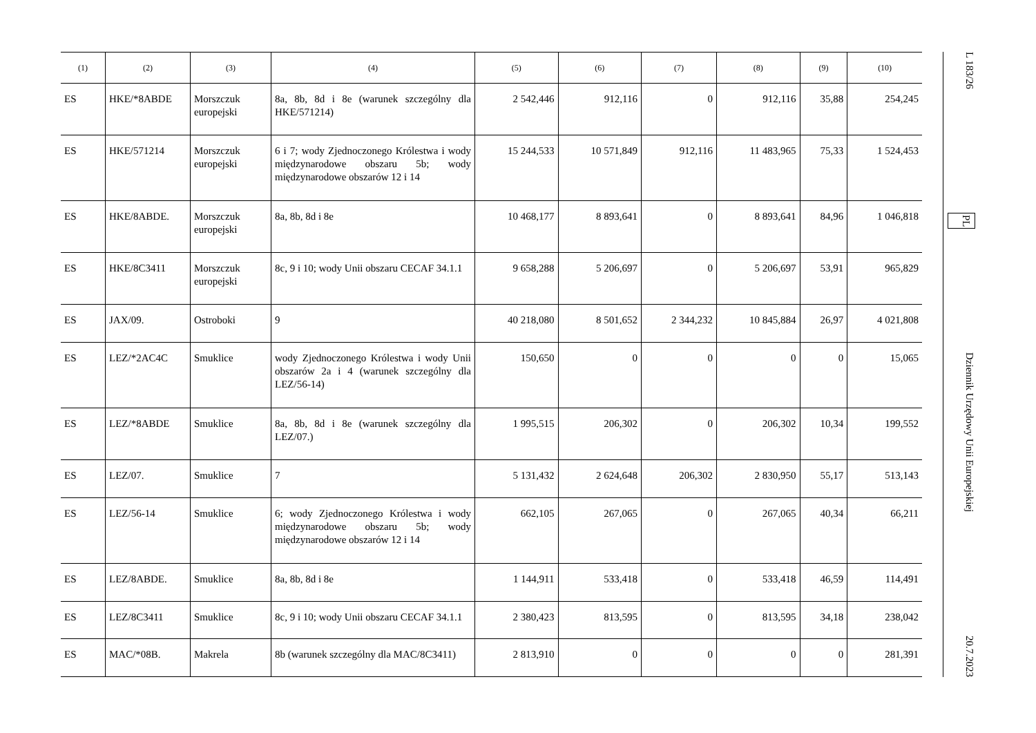| (1) | (2) | (3) | (4) | (5) | (6) | (7) | (8) | (9) | (10) |
| --- | --- | --- | --- | --- | --- | --- | --- | --- | --- |
| ES | HKE/*8ABDE | Morszczuk europejski | 8a, 8b, 8d i 8e (warunek szczególny dla HKE/571214) | 2 542,446 | 912,116 | 0 | 912,116 | 35,88 | 254,245 |
| ES | HKE/571214 | Morszczuk europejski | 6 i 7; wody Zjednoczonego Królestwa i wody międzynarodowe obszaru 5b; wody międzynarodowe obszarów 12 i 14 | 15 244,533 | 10 571,849 | 912,116 | 11 483,965 | 75,33 | 1 524,453 |
| ES | HKE/8ABDE. | Morszczuk europejski | 8a, 8b, 8d i 8e | 10 468,177 | 8 893,641 | 0 | 8 893,641 | 84,96 | 1 046,818 |
| ES | HKE/8C3411 | Morszczuk europejski | 8c, 9 i 10; wody Unii obszaru CECAF 34.1.1 | 9 658,288 | 5 206,697 | 0 | 5 206,697 | 53,91 | 965,829 |
| ES | JAX/09. | Ostroboki | 9 | 40 218,080 | 8 501,652 | 2 344,232 | 10 845,884 | 26,97 | 4 021,808 |
| ES | LEZ/*2AC4C | Smuklice | wody Zjednoczonego Królestwa i wody Unii obszarów 2a i 4 (warunek szczególny dla LEZ/56-14) | 150,650 | 0 | 0 | 0 | 0 | 15,065 |
| ES | LEZ/*8ABDE | Smuklice | 8a, 8b, 8d i 8e (warunek szczególny dla LEZ/07.) | 1 995,515 | 206,302 | 0 | 206,302 | 10,34 | 199,552 |
| ES | LEZ/07. | Smuklice | 7 | 5 131,432 | 2 624,648 | 206,302 | 2 830,950 | 55,17 | 513,143 |
| ES | LEZ/56-14 | Smuklice | 6; wody Zjednoczonego Królestwa i wody międzynarodowe obszaru 5b; wody międzynarodowe obszarów 12 i 14 | 662,105 | 267,065 | 0 | 267,065 | 40,34 | 66,211 |
| ES | LEZ/8ABDE. | Smuklice | 8a, 8b, 8d i 8e | 1 144,911 | 533,418 | 0 | 533,418 | 46,59 | 114,491 |
| ES | LEZ/8C3411 | Smuklice | 8c, 9 i 10; wody Unii obszaru CECAF 34.1.1 | 2 380,423 | 813,595 | 0 | 813,595 | 34,18 | 238,042 |
| ES | MAC/*08B. | Makrela | 8b (warunek szczególny dla MAC/8C3411) | 2 813,910 | 0 | 0 | 0 | 0 | 281,391 |
L 183/26 PL Dziennik Urzędowy Unii Europejskiej 20.7.2023